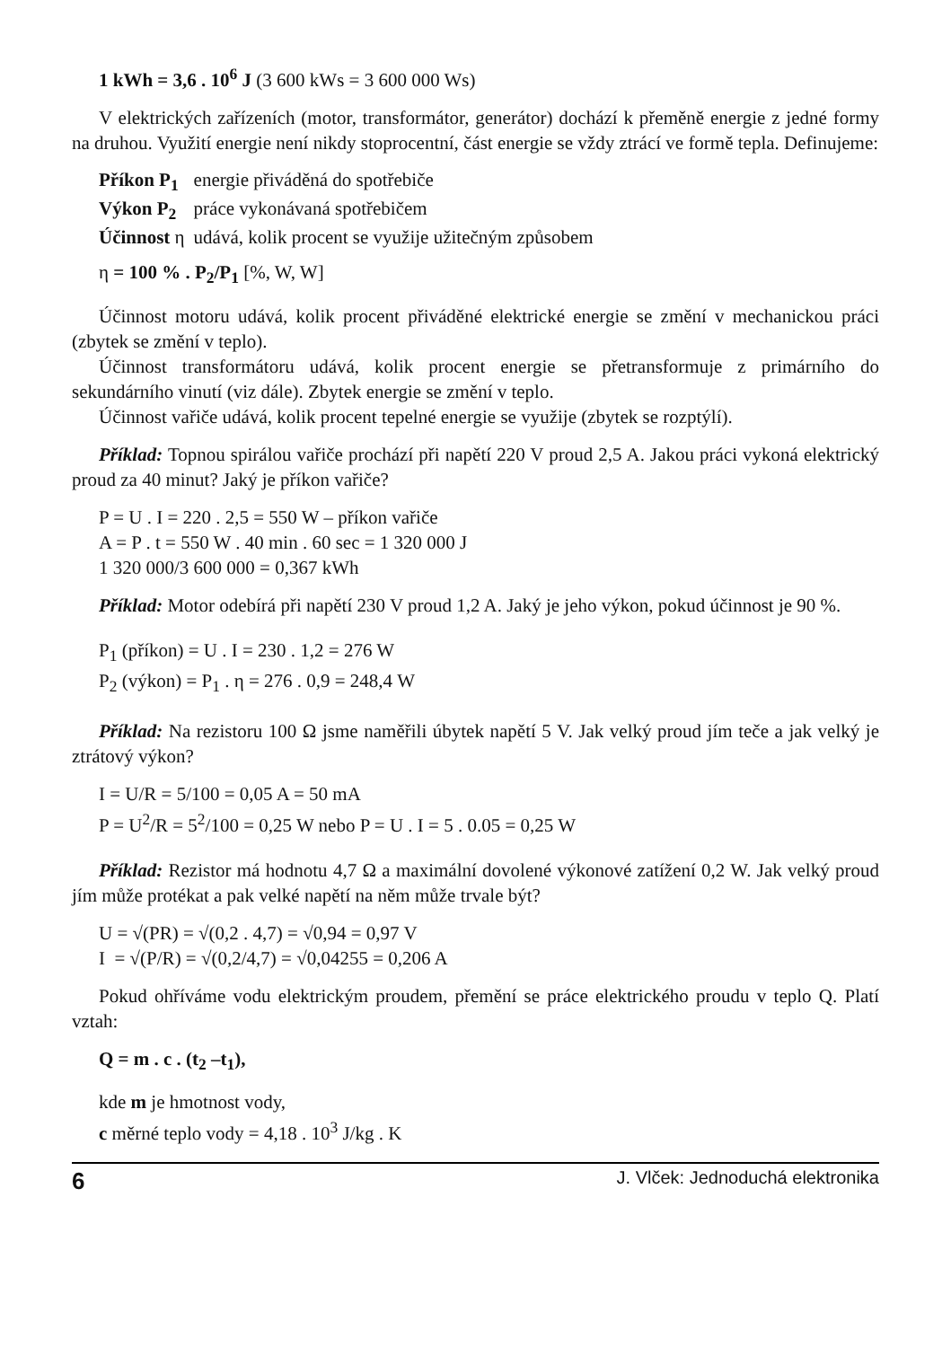1 kWh = 3,6 . 10<sup>6</sup> J (3 600 kWs = 3 600 000 Ws)
V elektrických zařízeních (motor, transformátor, generátor) dochází k přeměně energie z jedné formy na druhou. Využití energie není nikdy stoprocentní, část energie se vždy ztrácí ve formě tepla. Definujeme:
| Příkon P<sub>1</sub> | energie přiváděná do spotřebiče |
| Výkon P<sub>2</sub> | práce vykonávaná spotřebičem |
| Účinnost η | udává, kolik procent se využije užitečným způsobem |
η = 100 % . P<sub>2</sub>/P<sub>1</sub> [%, W, W]
Účinnost motoru udává, kolik procent přiváděné elektrické energie se změní v mechanickou práci (zbytek se změní v teplo).
Účinnost transformátoru udává, kolik procent energie se přetransformuje z primárního do sekundárního vinutí (viz dále). Zbytek energie se změní v teplo.
Účinnost vařiče udává, kolik procent tepelné energie se využije (zbytek se rozptýlí).
Příklad: Topnou spirálou vařiče prochází při napětí 220 V proud 2,5 A. Jakou práci vykoná elektrický proud za 40 minut? Jaký je příkon vařiče?
P = U . I = 220 . 2,5 = 550 W – příkon vařiče
A = P . t = 550 W . 40 min . 60 sec = 1 320 000 J
1 320 000/3 600 000 = 0,367 kWh
Příklad: Motor odebírá při napětí 230 V proud 1,2 A. Jaký je jeho výkon, pokud účinnost je 90 %.
P<sub>1</sub> (příkon) = U . I = 230 . 1,2 = 276 W
P<sub>2</sub> (výkon) = P<sub>1</sub> . η = 276 . 0,9 = 248,4 W
Příklad: Na rezistoru 100 Ω jsme naměřili úbytek napětí 5 V. Jak velký proud jím teče a jak velký je ztrátový výkon?
I = U/R = 5/100 = 0,05 A = 50 mA
P = U<sup>2</sup>/R = 5<sup>2</sup>/100 = 0,25 W nebo P = U . I = 5 . 0.05 = 0,25 W
Příklad: Rezistor má hodnotu 4,7 Ω a maximální dovolené výkonové zatížení 0,2 W. Jak velký proud jím může protékat a pak velké napětí na něm může trvale být?
U = √(PR) = √(0,2 . 4,7) = √0,94 = 0,97 V
I = √(P/R) = √(0,2/4,7) = √0,04255 = 0,206 A
Pokud ohříváme vodu elektrickým proudem, přemění se práce elektrického proudu v teplo Q. Platí vztah:
Q = m . c . (t<sub>2</sub> –t<sub>1</sub>),
kde m je hmotnost vody,
c měrné teplo vody = 4,18 . 10<sup>3</sup> J/kg . K
6 J. Vlček: Jednoduchá elektronika